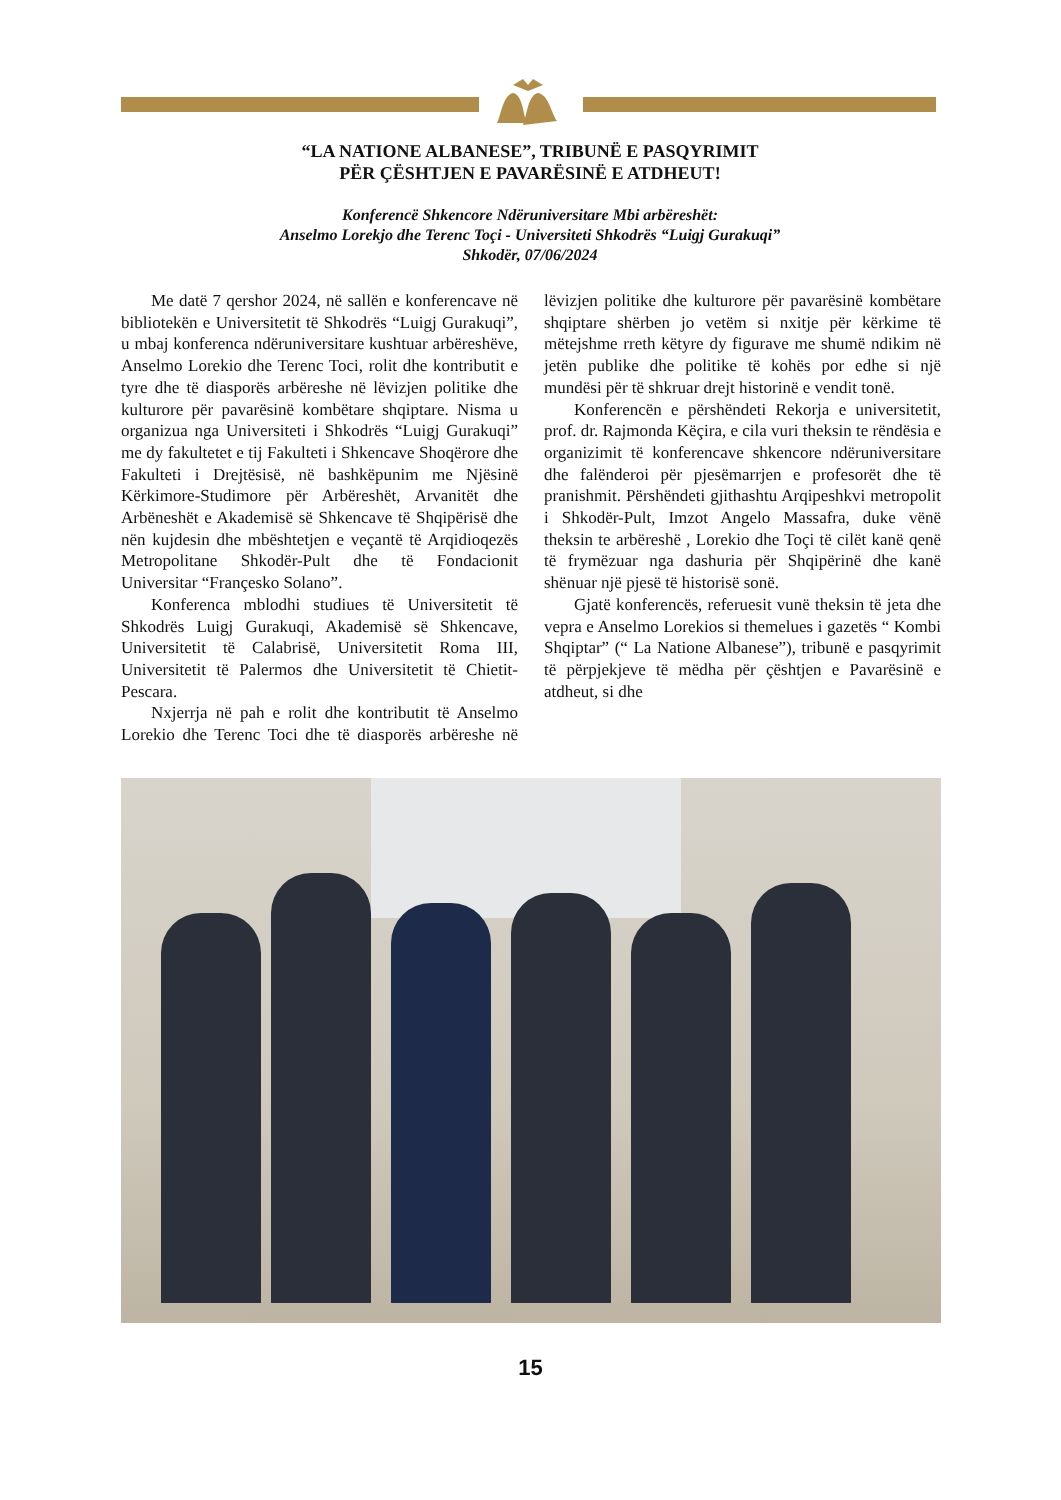“LA NATIONE ALBANESE”, TRIBUNË E PASQYRIMIT
PËR ÇËSHTJEN E PAVARËSINË E ATDHEUT!
Konferencë Shkencore Ndëruniversitare Mbi arbëreshët:
Anselmo Lorekjo dhe Terenc Toçi - Universiteti Shkodrës “Luigj Gurakuqi”
Shkodër, 07/06/2024
Me datë 7 qershor 2024, në sallën e konferencave në bibliotekën e Universitetit të Shkodrës “Luigj Gurakuqi”, u mbaj konferenca ndëruniversitare kushtuar arbëreshëve, Anselmo Lorekio dhe Terenc Toci, rolit dhe kontributit e tyre dhe të diasporës arbëreshe në lëvizjen politike dhe kulturore për pavarësinë kombëtare shqiptare. Nisma u organizua nga Universiteti i Shkodrës “Luigj Gurakuqi” me dy fakultetet e tij Fakulteti i Shkencave Shoqërore dhe Fakulteti i Drejtësisë, në bashkëpunim me Njësinë Kërkimore-Studimore për Arbëreshët, Arvanitët dhe Arbëneshët e Akademisë së Shkencave të Shqipërisë dhe nën kujdesin dhe mbështetjen e veçantë të Arqidioqezës Metropolitane Shkodër-Pult dhe të Fondacionit Universitar “Françesko Solano”.
Konferenca mblodhi studiues të Universitetit të Shkodrës Luigj Gurakuqi, Akademisë së Shkencave, Universitetit të Calabrisë, Universitetit Roma III, Universitetit të Palermos dhe Universitetit të Chietit-Pescara.
Nxjerrja në pah e rolit dhe kontributit të Anselmo Lorekio dhe Terenc Toci dhe të diasporës arbëreshe në lëvizjen politike dhe kulturore për pavarësinë kombëtare shqiptare shërben jo vetëm si nxitje për kërkime të mëtejshme rreth këtyre dy figurave me shumë ndikim në jetën publike dhe politike të kohës por edhe si një mundësi për të shkruar drejt historinë e vendit tonë.
Konferencën e përshëndeti Rekorja e universitetit, prof. dr. Rajmonda Këçira, e cila vuri theksin te rëndësia e organizimit të konferencave shkencore ndëruniversitare dhe falënderoi për pjesëmarrjen e profesorët dhe të pranishmit. Përshëndeti gjithashtu Arqipeshkvi metropolit i Shkodër-Pult, Imzot Angelo Massafra, duke vënë theksin te arbëreshë , Lorekio dhe Toçi të cilët kanë qenë të frymëzuar nga dashuria për Shqipërinë dhe kanë shënuar një pjesë të historisë sonë.
Gjatë konferencës, referuesit vunë theksin të jeta dhe vepra e Anselmo Lorekios si themelues i gazetës “ Kombi Shqiptar” (“ La Natione Albanese”), tribunë e pasqyrimit të përpjekjeve të mëdha për çështjen e Pavarësinë e atdheut, si dhe
15